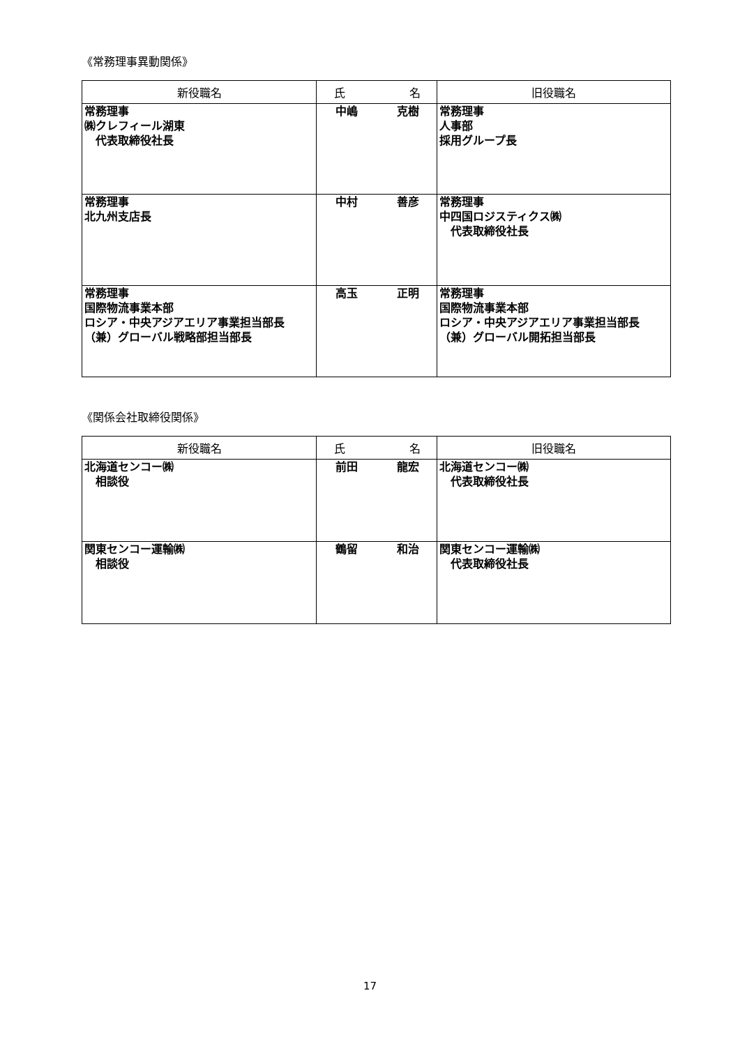《常務理事異動関係》
| 新役職名 | 氏 名 | 旧役職名 |
| --- | --- | --- |
| 常務理事 ㈱クレフィール湖東 代表取締役社長 | 中嶋 克樹 | 常務理事 人事部 採用グループ長 |
| 常務理事 北九州支店長 | 中村 善彦 | 常務理事 中四国ロジスティクス㈱ 代表取締役社長 |
| 常務理事 国際物流事業本部 ロシア・中央アジアエリア事業担当部長 （兼）グローバル戦略部担当部長 | 高玉 正明 | 常務理事 国際物流事業本部 ロシア・中央アジアエリア事業担当部長 （兼）グローバル開拓担当部長 |
《関係会社取締役関係》
| 新役職名 | 氏 名 | 旧役職名 |
| --- | --- | --- |
| 北海道センコー㈱ 相談役 | 前田 龍宏 | 北海道センコー㈱ 代表取締役社長 |
| 関東センコー運輸㈱ 相談役 | 鶴留 和治 | 関東センコー運輸㈱ 代表取締役社長 |
17